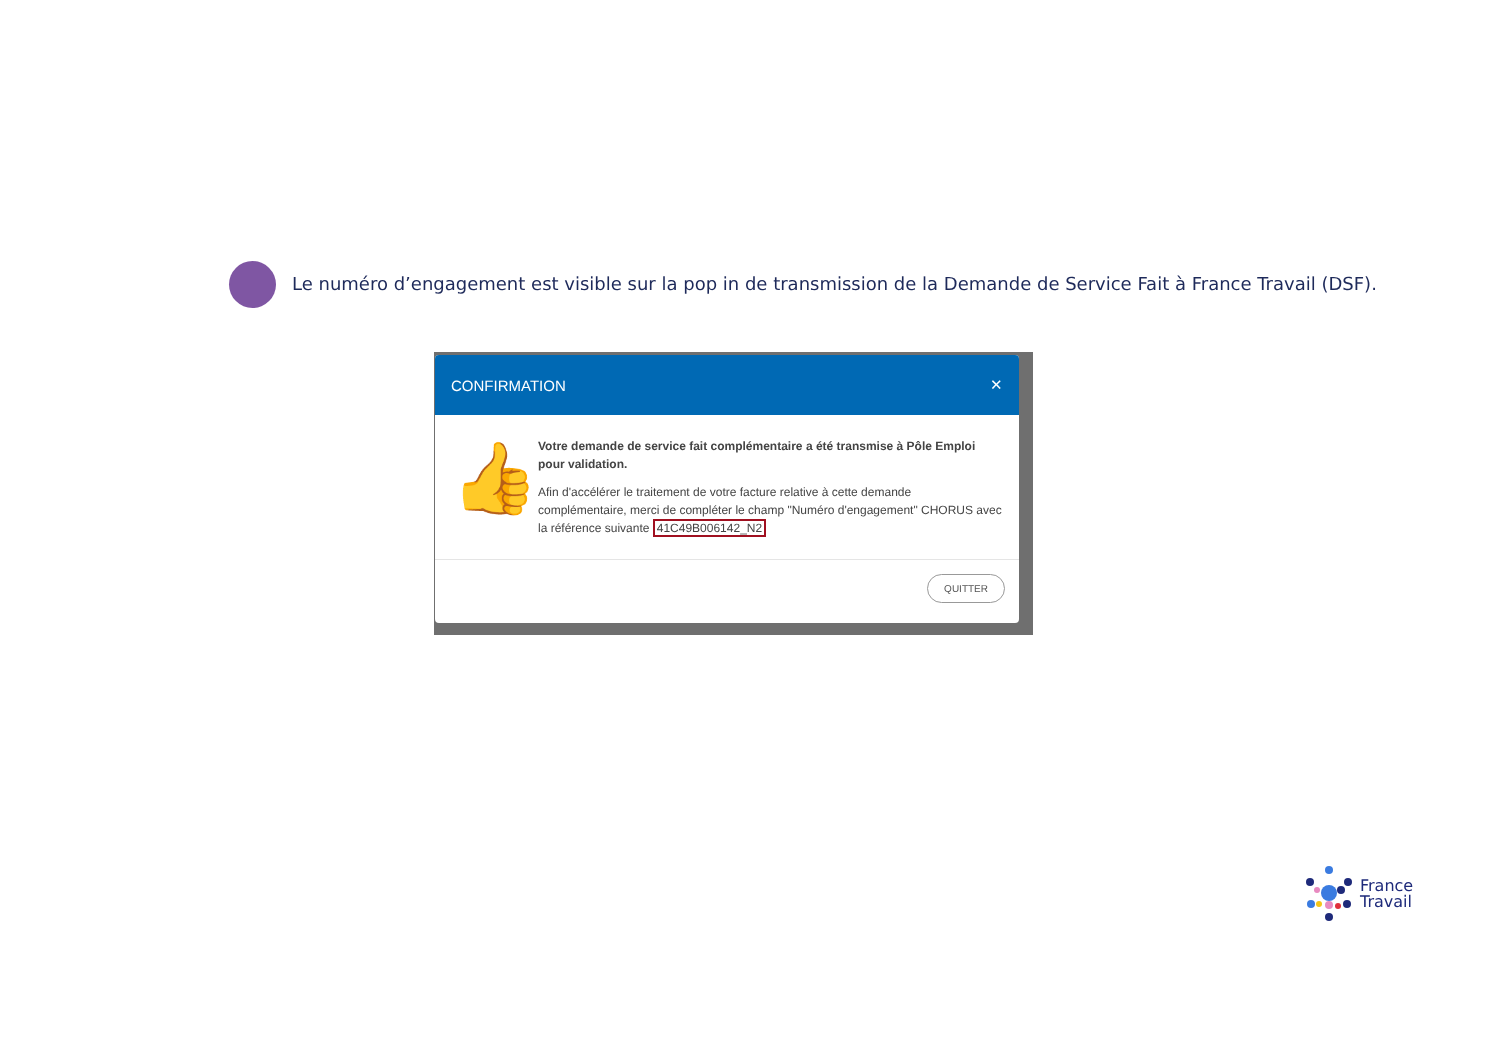Le numéro d’engagement est visible sur la pop in de transmission de la Demande de Service Fait à France Travail (DSF).
CONFIRMATION ✕
👍
Votre demande de service fait complémentaire a été transmise à Pôle Emploi pour validation.
Afin d'accélérer le traitement de votre facture relative à cette demande complémentaire, merci de compléter le champ "Numéro d'engagement" CHORUS avec la référence suivante 41C49B006142_N2
QUITTER
France
Travail